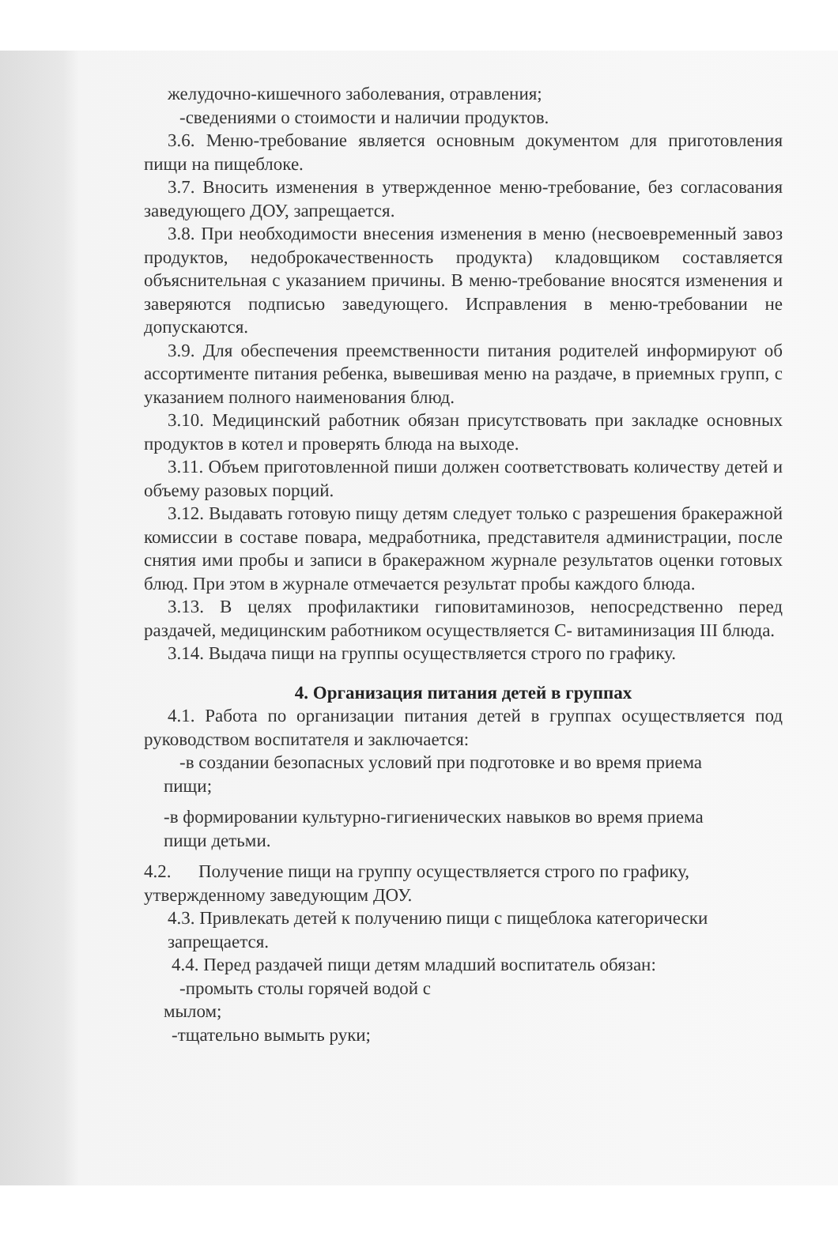желудочно-кишечного заболевания, отравления;
-сведениями о стоимости и наличии продуктов.
3.6. Меню-требование является основным документом для приготовления пищи на пищеблоке.
3.7. Вносить изменения в утвержденное меню-требование, без согласования заведующего ДОУ, запрещается.
3.8. При необходимости внесения изменения в меню (несвоевременный завоз продуктов, недоброкачественность продукта) кладовщиком составляется объяснительная с указанием причины. В меню-требование вносятся изменения и заверяются подписью заведующего. Исправления в меню-требовании не допускаются.
3.9. Для обеспечения преемственности питания родителей информируют об ассортименте питания ребенка, вывешивая меню на раздаче, в приемных групп, с указанием полного наименования блюд.
3.10. Медицинский работник обязан присутствовать при закладке основных продуктов в котел и проверять блюда на выходе.
3.11. Объем приготовленной пиши должен соответствовать количеству детей и объему разовых порций.
3.12. Выдавать готовую пищу детям следует только с разрешения бракеражной комиссии в составе повара, медработника, представителя администрации, после снятия ими пробы и записи в бракеражном журнале результатов оценки готовых блюд. При этом в журнале отмечается результат пробы каждого блюда.
3.13. В целях профилактики гиповитаминозов, непосредственно перед раздачей, медицинским работником осуществляется С- витаминизация III блюда.
3.14. Выдача пищи на группы осуществляется строго по графику.
4. Организация питания детей в группах
4.1. Работа по организации питания детей в группах осуществляется под руководством воспитателя и заключается:
-в создании безопасных условий при подготовке и во время приема
пищи;
-в формировании культурно-гигиенических навыков во время приема
пищи детьми.
4.2. Получение пищи на группу осуществляется строго по графику, утвержденному заведующим ДОУ.
4.3. Привлекать детей к получению пищи с пищеблока категорически запрещается.
4.4. Перед раздачей пищи детям младший воспитатель обязан:
-промыть столы горячей водой с
мылом;
-тщательно вымыть руки;